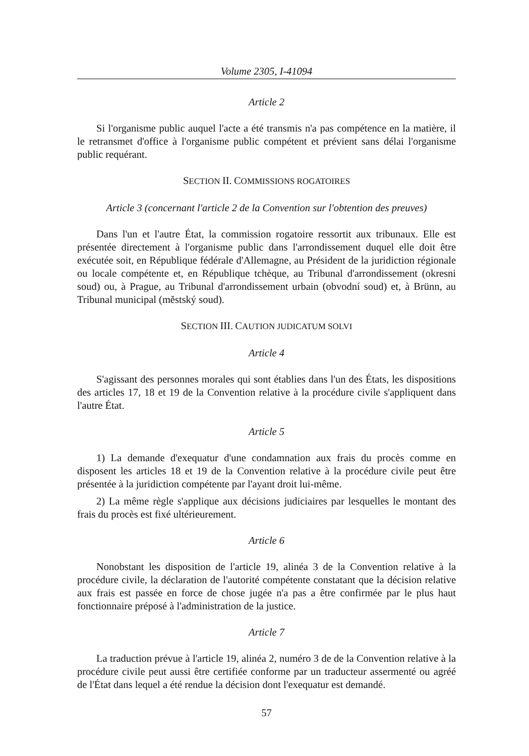Volume 2305, I-41094
Article 2
Si l'organisme public auquel l'acte a été transmis n'a pas compétence en la matière, il le retransmet d'office à l'organisme public compétent et prévient sans délai l'organisme public requérant.
SECTION II. COMMISSIONS ROGATOIRES
Article 3 (concernant l'article 2 de la Convention sur l'obtention des preuves)
Dans l'un et l'autre État, la commission rogatoire ressortit aux tribunaux. Elle est présentée directement à l'organisme public dans l'arrondissement duquel elle doit être exécutée soit, en République fédérale d'Allemagne, au Président de la juridiction régionale ou locale compétente et, en République tchèque, au Tribunal d'arrondissement (okresni soud) ou, à Prague, au Tribunal d'arrondissement urbain (obvodní soud) et, à Brünn, au Tribunal municipal (městský soud).
SECTION III. CAUTION JUDICATUM SOLVI
Article 4
S'agissant des personnes morales qui sont établies dans l'un des États, les dispositions des articles 17, 18 et 19 de la Convention relative à la procédure civile s'appliquent dans l'autre État.
Article 5
1) La demande d'exequatur d'une condamnation aux frais du procès comme en disposent les articles 18 et 19 de la Convention relative à la procédure civile peut être présentée à la juridiction compétente par l'ayant droit lui-même.
2) La même règle s'applique aux décisions judiciaires par lesquelles le montant des frais du procès est fixé ultérieurement.
Article 6
Nonobstant les disposition de l'article 19, alinéa 3 de la Convention relative à la procédure civile, la déclaration de l'autorité compétente constatant que la décision relative aux frais est passée en force de chose jugée n'a pas a être confirmée par le plus haut fonctionnaire préposé à l'administration de la justice.
Article 7
La traduction prévue à l'article 19, alinéa 2, numéro 3 de de la Convention relative à la procédure civile peut aussi être certifiée conforme par un traducteur assermenté ou agréé de l'État dans lequel a été rendue la décision dont l'exequatur est demandé.
57